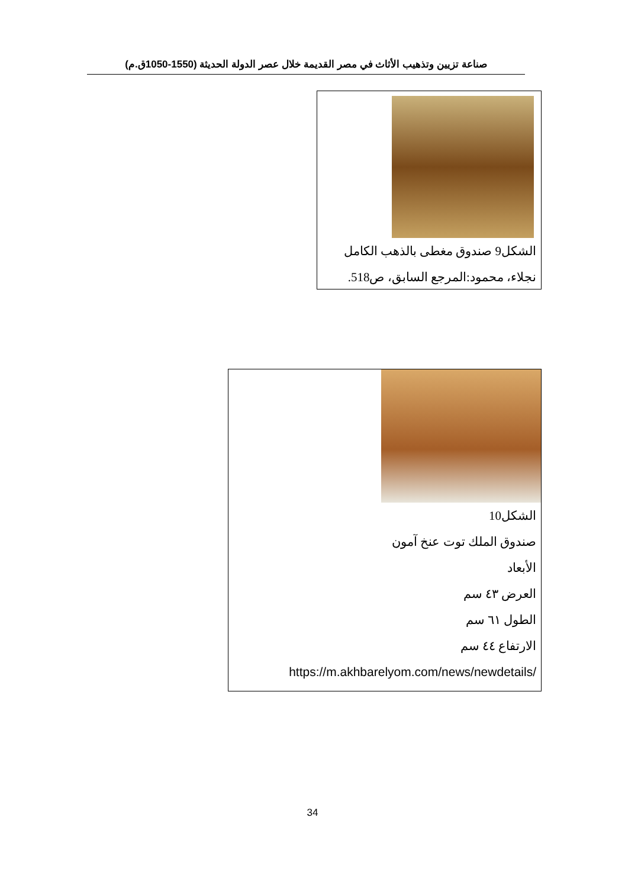صناعة تزيين وتذهيب الأثاث في مصر القديمة خلال عصر الدولة الحديثة (1550-1050ق.م)
الشكل9 صندوق مغطى بالذهب الكامل
نجلاء، محمود:المرجع السابق، ص518.
الشكل10
صندوق الملك توت عنخ آمون
الأبعاد
العرض ٤٣ سم
الطول ٦١ سم
الارتفاع ٤٤ سم
https://m.akhbarelyom.com/news/newdetails/
34